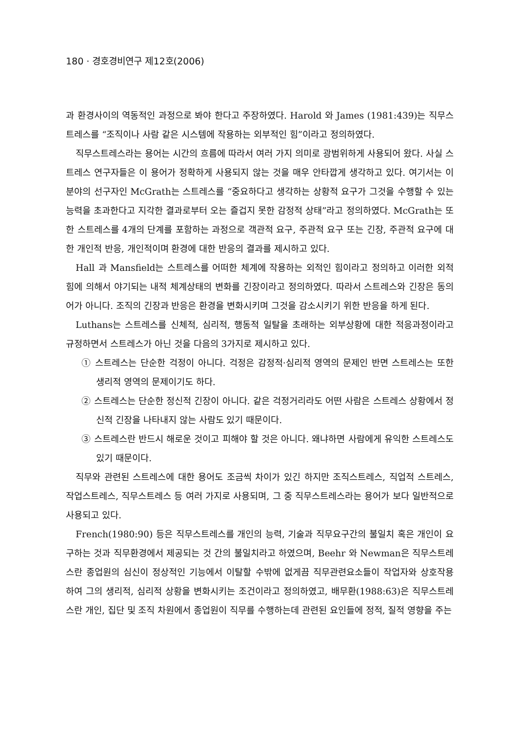180 · 경호경비연구 제12호(2006)
과 환경사이의 역동적인 과정으로 봐야 한다고 주장하였다. Harold 와 James (1981:439)는 직무스트레스를 “조직이나 사람 같은 시스템에 작용하는 외부적인 힘”이라고 정의하였다.
직무스트레스라는 용어는 시간의 흐름에 따라서 여러 가지 의미로 광범위하게 사용되어 왔다. 사실 스트레스 연구자들은 이 용어가 정확하게 사용되지 않는 것을 매우 안타깝게 생각하고 있다. 여기서는 이 분야의 선구자인 McGrath는 스트레스를 “중요하다고 생각하는 상황적 요구가 그것을 수행할 수 있는 능력을 초과한다고 지각한 결과로부터 오는 즐겁지 못한 감정적 상태”라고 정의하였다. McGrath는 또한 스트레스를 4개의 단계를 포함하는 과정으로 객관적 요구, 주관적 요구 또는 긴장, 주관적 요구에 대한 개인적 반응, 개인적이며 환경에 대한 반응의 결과를 제시하고 있다.
Hall 과 Mansfield는 스트레스를 어떠한 체계에 작용하는 외적인 힘이라고 정의하고 이러한 외적 힘에 의해서 야기되는 내적 체계상태의 변화를 긴장이라고 정의하였다. 따라서 스트레스와 긴장은 동의어가 아니다. 조직의 긴장과 반응은 환경을 변화시키며 그것을 감소시키기 위한 반응을 하게 된다.
Luthans는 스트레스를 신체적, 심리적, 행동적 일탈을 초래하는 외부상황에 대한 적응과정이라고 규정하면서 스트레스가 아닌 것을 다음의 3가지로 제시하고 있다.
① 스트레스는 단순한 걱정이 아니다. 걱정은 감정적·심리적 영역의 문제인 반면 스트레스는 또한 생리적 영역의 문제이기도 하다.
② 스트레스는 단순한 정신적 긴장이 아니다. 같은 걱정거리라도 어떤 사람은 스트레스 상황에서 정신적 긴장을 나타내지 않는 사람도 있기 때문이다.
③ 스트레스란 반드시 해로운 것이고 피해야 할 것은 아니다. 왜냐하면 사람에게 유익한 스트레스도 있기 때문이다.
직무와 관련된 스트레스에 대한 용어도 조금씩 차이가 있긴 하지만 조직스트레스, 직업적 스트레스, 작업스트레스, 직무스트레스 등 여러 가지로 사용되며, 그 중 직무스트레스라는 용어가 보다 일반적으로 사용되고 있다.
French(1980:90) 등은 직무스트레스를 개인의 능력, 기술과 직무요구간의 불일치 혹은 개인이 요구하는 것과 직무환경에서 제공되는 것 간의 불일치라고 하였으며, Beehr 와 Newman은 직무스트레스란 종업원의 심신이 정상적인 기능에서 이탈할 수밖에 없게끔 직무관련요소들이 작업자와 상호작용 하여 그의 생리적, 심리적 상황을 변화시키는 조건이라고 정의하였고, 배무환(1988:63)은 직무스트레스란 개인, 집단 및 조직 차원에서 종업원이 직무를 수행하는데 관련된 요인들에 정적, 질적 영향을 주는